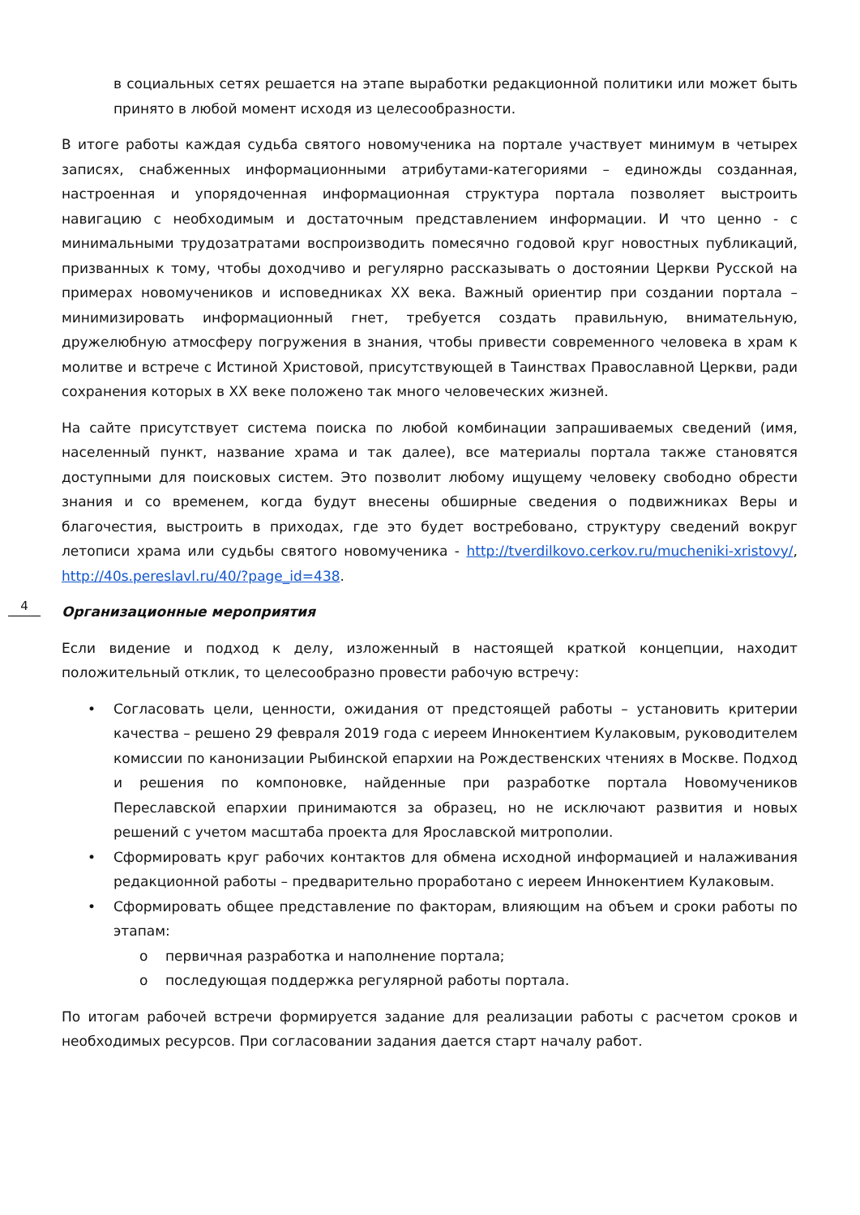в социальных сетях решается на этапе выработки редакционной политики или может быть принято в любой момент исходя из целесообразности.
В итоге работы каждая судьба святого новомученика на портале участвует минимум в четырех записях, снабженных информационными атрибутами-категориями – единожды созданная, настроенная и упорядоченная информационная структура портала позволяет выстроить навигацию с необходимым и достаточным представлением информации. И что ценно - с минимальными трудозатратами воспроизводить помесячно годовой круг новостных публикаций, призванных к тому, чтобы доходчиво и регулярно рассказывать о достоянии Церкви Русской на примерах новомучеников и исповедниках XX века. Важный ориентир при создании портала – минимизировать информационный гнет, требуется создать правильную, внимательную, дружелюбную атмосферу погружения в знания, чтобы привести современного человека в храм к молитве и встрече с Истиной Христовой, присутствующей в Таинствах Православной Церкви, ради сохранения которых в XX веке положено так много человеческих жизней.
На сайте присутствует система поиска по любой комбинации запрашиваемых сведений (имя, населенный пункт, название храма и так далее), все материалы портала также становятся доступными для поисковых систем. Это позволит любому ищущему человеку свободно обрести знания и со временем, когда будут внесены обширные сведения о подвижниках Веры и благочестия, выстроить в приходах, где это будет востребовано, структуру сведений вокруг летописи храма или судьбы святого новомученика - http://tverdilkovo.cerkov.ru/mucheniki-xristovy/, http://40s.pereslavl.ru/40/?page_id=438.
Организационные мероприятия
Если видение и подход к делу, изложенный в настоящей краткой концепции, находит положительный отклик, то целесообразно провести рабочую встречу:
• Согласовать цели, ценности, ожидания от предстоящей работы – установить критерии качества – решено 29 февраля 2019 года с иереем Иннокентием Кулаковым, руководителем комиссии по канонизации Рыбинской епархии на Рождественских чтениях в Москве. Подход и решения по компоновке, найденные при разработке портала Новомучеников Переславской епархии принимаются за образец, но не исключают развития и новых решений с учетом масштаба проекта для Ярославской митрополии.
• Сформировать круг рабочих контактов для обмена исходной информацией и налаживания редакционной работы – предварительно проработано с иереем Иннокентием Кулаковым.
• Сформировать общее представление по факторам, влияющим на объем и сроки работы по этапам:
o первичная разработка и наполнение портала;
o последующая поддержка регулярной работы портала.
По итогам рабочей встречи формируется задание для реализации работы с расчетом сроков и необходимых ресурсов. При согласовании задания дается старт началу работ.
4